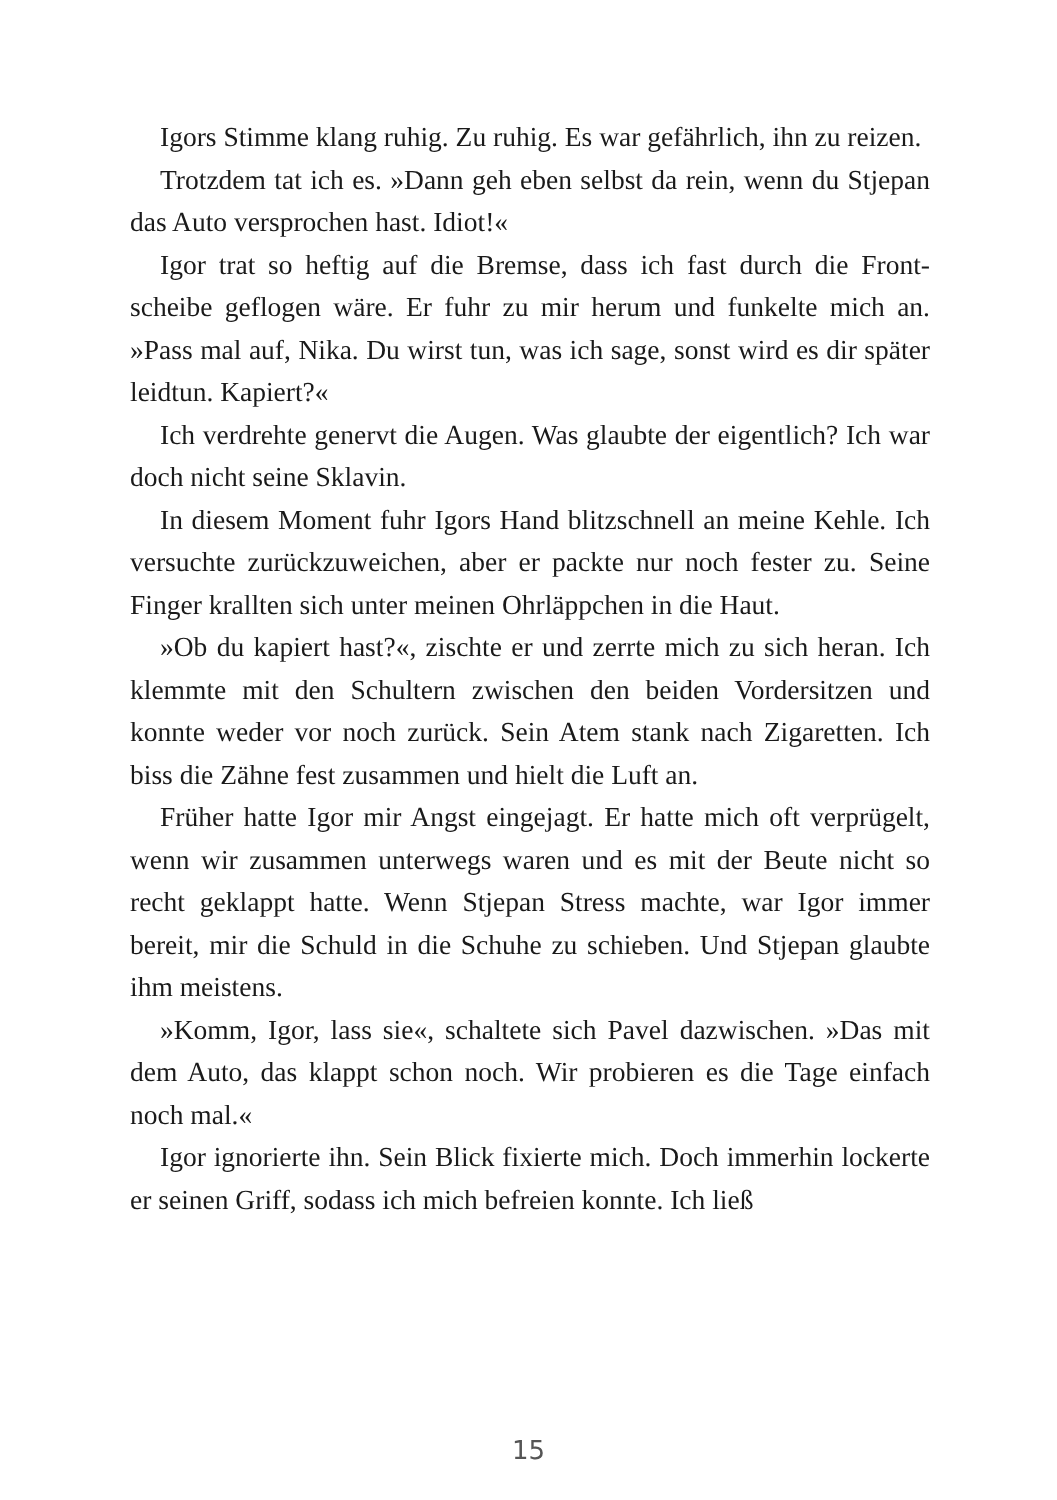Igors Stimme klang ruhig. Zu ruhig. Es war gefährlich, ihn zu reizen.
Trotzdem tat ich es. »Dann geh eben selbst da rein, wenn du Stjepan das Auto versprochen hast. Idiot!«
Igor trat so heftig auf die Bremse, dass ich fast durch die Front­scheibe geflogen wäre. Er fuhr zu mir herum und funkelte mich an. »Pass mal auf, Nika. Du wirst tun, was ich sage, sonst wird es dir später leidtun. Kapiert?«
Ich verdrehte genervt die Augen. Was glaubte der eigentlich? Ich war doch nicht seine Sklavin.
In diesem Moment fuhr Igors Hand blitzschnell an meine Kehle. Ich versuchte zurückzuweichen, aber er packte nur noch fester zu. Seine Finger krallten sich unter meinen Ohrläppchen in die Haut.
»Ob du kapiert hast?«, zischte er und zerrte mich zu sich heran. Ich klemmte mit den Schultern zwischen den beiden Vordersit­zen und konnte weder vor noch zurück. Sein Atem stank nach Zigaretten. Ich biss die Zähne fest zusammen und hielt die Luft an.
Früher hatte Igor mir Angst eingejagt. Er hatte mich oft ver­prügelt, wenn wir zusammen unterwegs waren und es mit der Beute nicht so recht geklappt hatte. Wenn Stjepan Stress machte, war Igor immer bereit, mir die Schuld in die Schuhe zu schieben. Und Stjepan glaubte ihm meistens.
»Komm, Igor, lass sie«, schaltete sich Pavel dazwischen. »Das mit dem Auto, das klappt schon noch. Wir probieren es die Tage einfach noch mal.«
Igor ignorierte ihn. Sein Blick fixierte mich. Doch immerhin lockerte er seinen Griff, sodass ich mich befreien konnte. Ich ließ
15